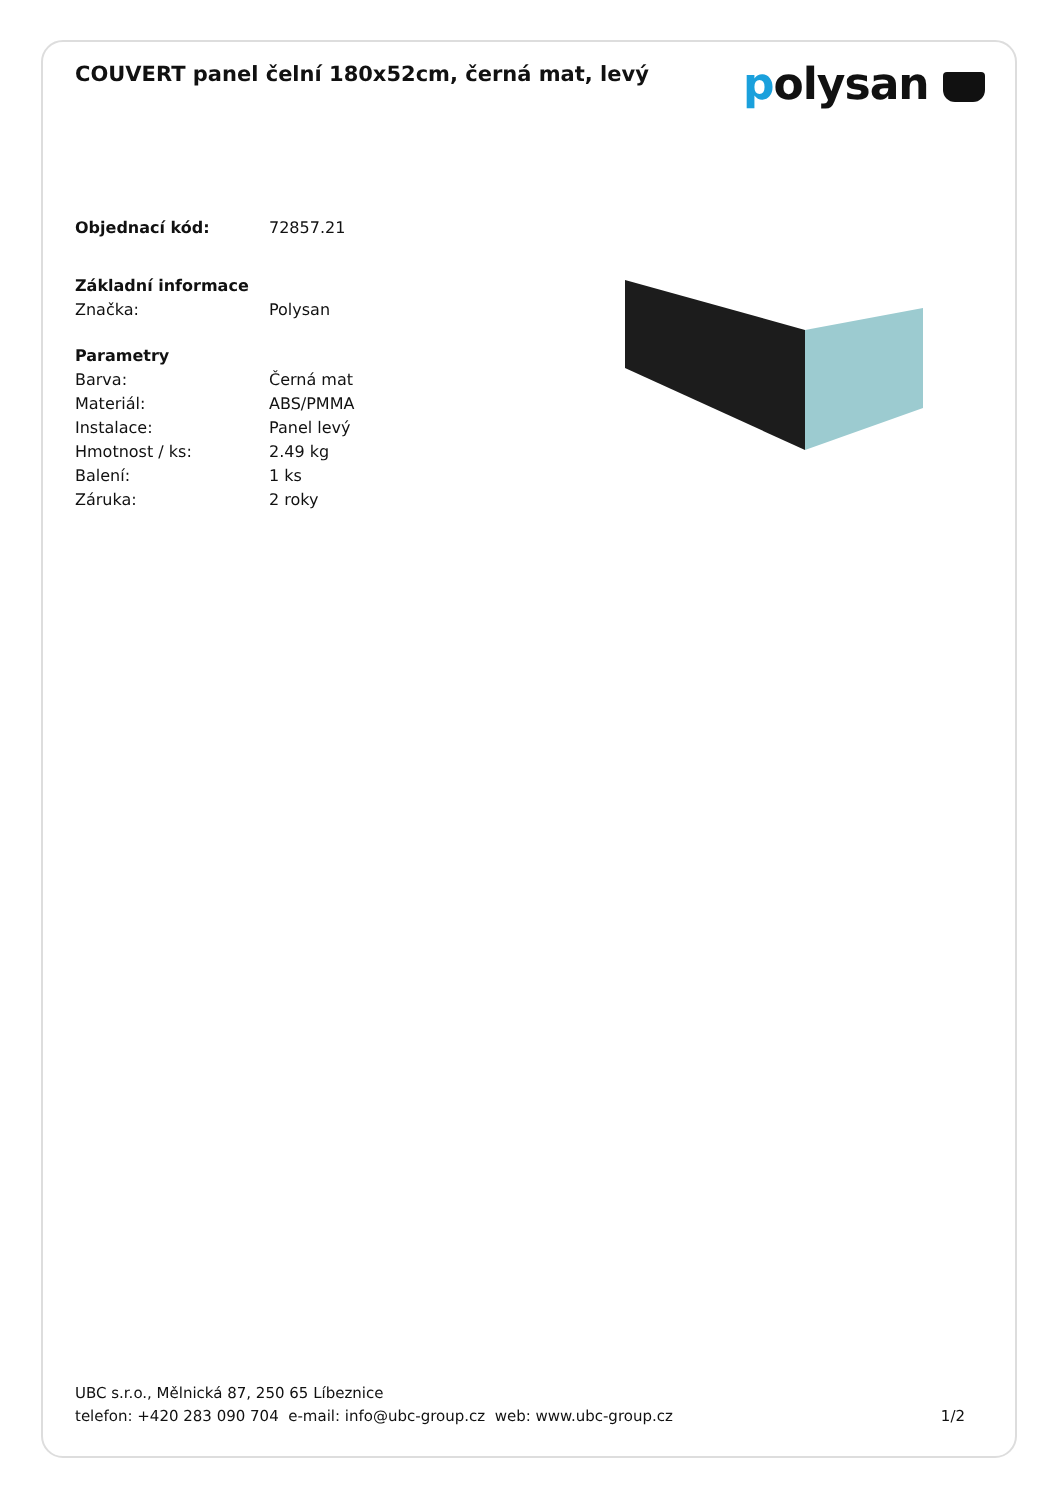COUVERT panel čelní 180x52cm, černá mat, levý
polysan
Objednací kód: 72857.21
Základní informace
Značka: Polysan
Parametry
Barva: Černá mat
Materiál: ABS/PMMA
Instalace: Panel levý
Hmotnost / ks: 2.49 kg
Balení: 1 ks
Záruka: 2 roky
UBC s.r.o., Mělnická 87, 250 65 Líbeznice
telefon: +420 283 090 704 e-mail: info@ubc-group.cz web: www.ubc-group.cz
1/2